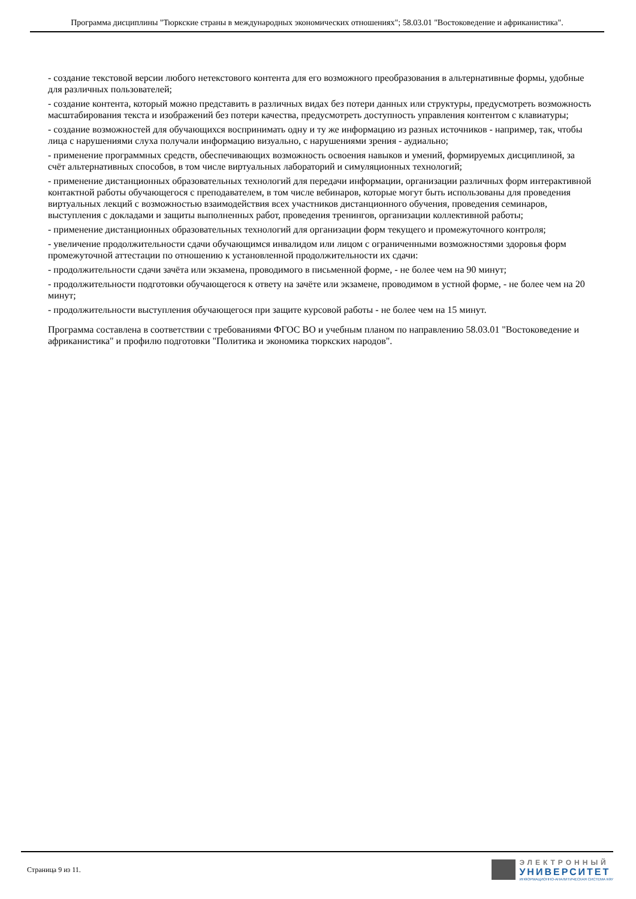Программа дисциплины "Тюркские страны в международных экономических отношениях"; 58.03.01 "Востоковедение и африканистика".
- создание текстовой версии любого нетекстового контента для его возможного преобразования в альтернативные формы, удобные для различных пользователей;
- создание контента, который можно представить в различных видах без потери данных или структуры, предусмотреть возможность масштабирования текста и изображений без потери качества, предусмотреть доступность управления контентом с клавиатуры;
- создание возможностей для обучающихся воспринимать одну и ту же информацию из разных источников - например, так, чтобы лица с нарушениями слуха получали информацию визуально, с нарушениями зрения - аудиально;
- применение программных средств, обеспечивающих возможность освоения навыков и умений, формируемых дисциплиной, за счёт альтернативных способов, в том числе виртуальных лабораторий и симуляционных технологий;
- применение дистанционных образовательных технологий для передачи информации, организации различных форм интерактивной контактной работы обучающегося с преподавателем, в том числе вебинаров, которые могут быть использованы для проведения виртуальных лекций с возможностью взаимодействия всех участников дистанционного обучения, проведения семинаров, выступления с докладами и защиты выполненных работ, проведения тренингов, организации коллективной работы;
- применение дистанционных образовательных технологий для организации форм текущего и промежуточного контроля;
- увеличение продолжительности сдачи обучающимся инвалидом или лицом с ограниченными возможностями здоровья форм промежуточной аттестации по отношению к установленной продолжительности их сдачи:
- продолжительности сдачи зачёта или экзамена, проводимого в письменной форме, - не более чем на 90 минут;
- продолжительности подготовки обучающегося к ответу на зачёте или экзамене, проводимом в устной форме, - не более чем на 20 минут;
- продолжительности выступления обучающегося при защите курсовой работы - не более чем на 15 минут.
Программа составлена в соответствии с требованиями ФГОС ВО и учебным планом по направлению 58.03.01 "Востоковедение и африканистика" и профилю подготовки "Политика и экономика тюркских народов".
Страница 9 из 11.
ЭЛЕКТРОННЫЙ
УНИВЕРСИТЕТ
ИНФОРМАЦИОННО-АНАЛИТИЧЕСКАЯ СИСТЕМА КФУ